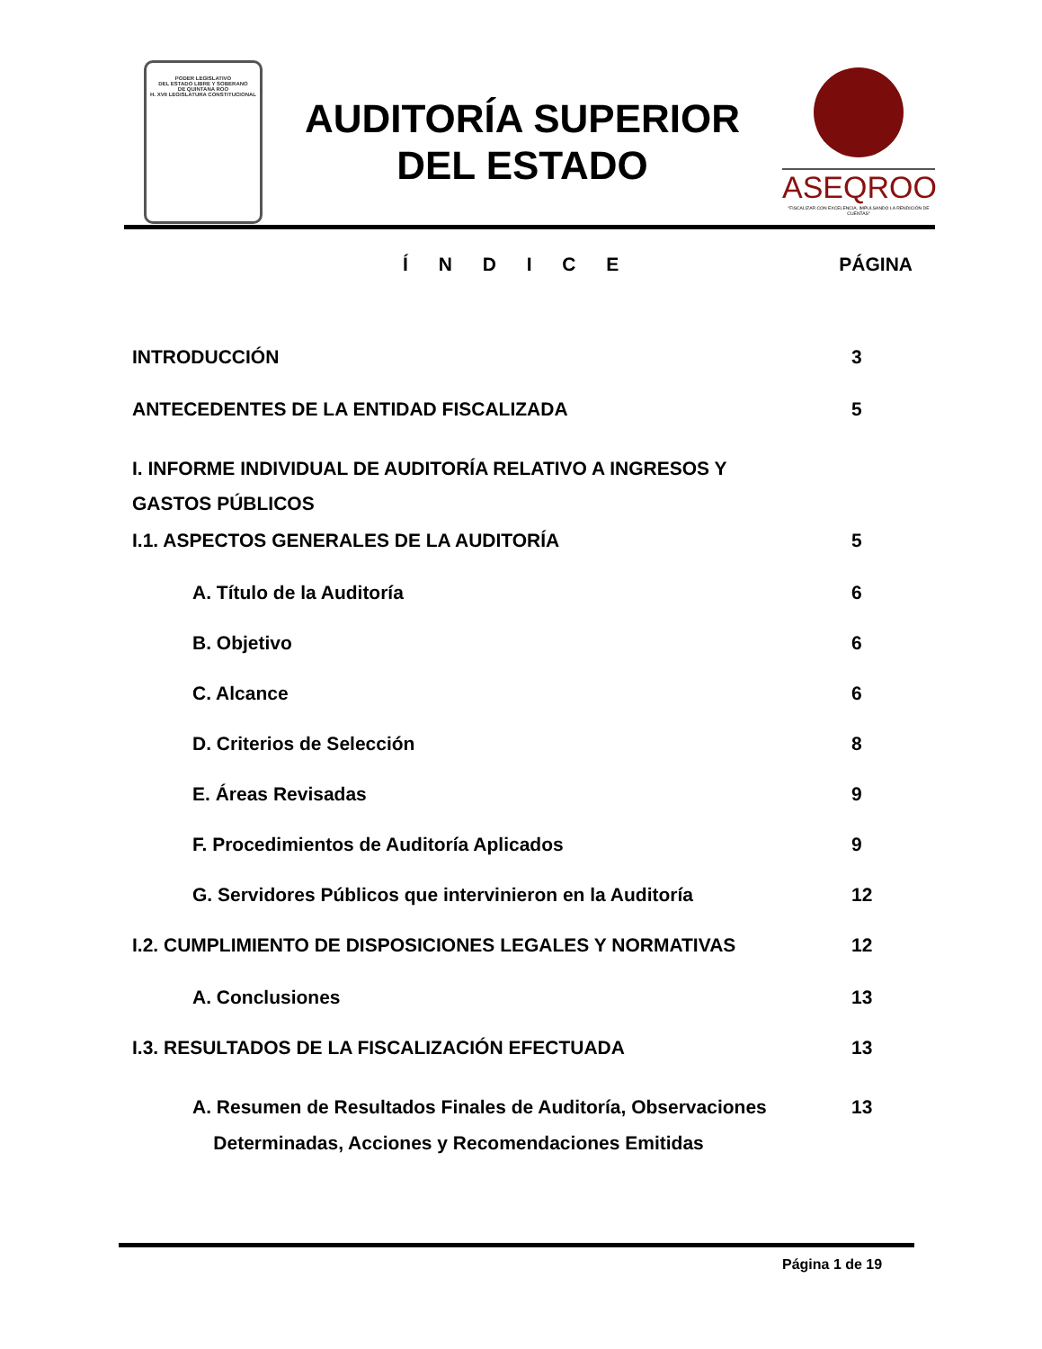PODER LEGISLATIVO
DEL ESTADO LIBRE Y SOBERANO
DE QUINTANA ROO
H. XVII LEGISLATURA CONSTITUCIONAL
AUDITORÍA SUPERIOR
DEL ESTADO
ASEQROO
"FISCALIZAR CON EXCELENCIA, IMPULSANDO LA RENDICIÓN DE CUENTAS"
Í N D I C E PÁGINA
INTRODUCCIÓN 3
ANTECEDENTES DE LA ENTIDAD FISCALIZADA 5
I. INFORME INDIVIDUAL DE AUDITORÍA RELATIVO A INGRESOS Y
GASTOS PÚBLICOS
I.1. ASPECTOS GENERALES DE LA AUDITORÍA 5
A. Título de la Auditoría 6
B. Objetivo 6
C. Alcance 6
D. Criterios de Selección 8
E. Áreas Revisadas 9
F. Procedimientos de Auditoría Aplicados 9
G. Servidores Públicos que intervinieron en la Auditoría 12
I.2. CUMPLIMIENTO DE DISPOSICIONES LEGALES Y NORMATIVAS 12
A. Conclusiones 13
I.3. RESULTADOS DE LA FISCALIZACIÓN EFECTUADA 13
A. Resumen de Resultados Finales de Auditoría, Observaciones
Determinadas, Acciones y Recomendaciones Emitidas 13
Página 1 de 19